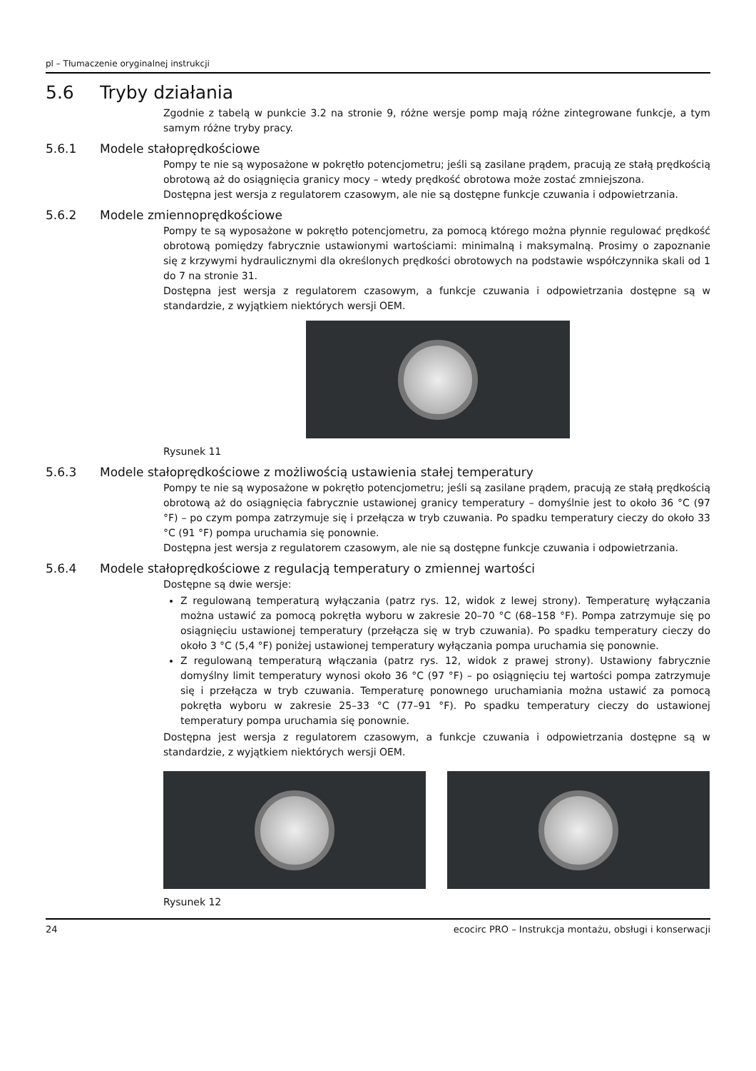pl – Tłumaczenie oryginalnej instrukcji
5.6 Tryby działania
Zgodnie z tabelą w punkcie 3.2 na stronie 9, różne wersje pomp mają różne zintegrowane funkcje, a tym samym różne tryby pracy.
5.6.1 Modele stałoprędkościowe
Pompy te nie są wyposażone w pokrętło potencjometru; jeśli są zasilane prądem, pracują ze stałą prędkością obrotową aż do osiągnięcia granicy mocy – wtedy prędkość obrotowa może zostać zmniejszona.
Dostępna jest wersja z regulatorem czasowym, ale nie są dostępne funkcje czuwania i odpowietrzania.
5.6.2 Modele zmiennoprędkościowe
Pompy te są wyposażone w pokrętło potencjometru, za pomocą którego można płynnie regulować prędkość obrotową pomiędzy fabrycznie ustawionymi wartościami: minimalną i maksymalną. Prosimy o zapoznanie się z krzywymi hydraulicznymi dla określonych prędkości obrotowych na podstawie współczynnika skali od 1 do 7 na stronie 31.
Dostępna jest wersja z regulatorem czasowym, a funkcje czuwania i odpowietrzania dostępne są w standardzie, z wyjątkiem niektórych wersji OEM.
Rysunek 11
5.6.3 Modele stałoprędkościowe z możliwością ustawienia stałej temperatury
Pompy te nie są wyposażone w pokrętło potencjometru; jeśli są zasilane prądem, pracują ze stałą prędkością obrotową aż do osiągnięcia fabrycznie ustawionej granicy temperatury – domyślnie jest to około 36 °C (97 °F) – po czym pompa zatrzymuje się i przełącza w tryb czuwania. Po spadku temperatury cieczy do około 33 °C (91 °F) pompa uruchamia się ponownie.
Dostępna jest wersja z regulatorem czasowym, ale nie są dostępne funkcje czuwania i odpowietrzania.
5.6.4 Modele stałoprędkościowe z regulacją temperatury o zmiennej wartości
Dostępne są dwie wersje:
Z regulowaną temperaturą wyłączania (patrz rys. 12, widok z lewej strony). Temperaturę wyłączania można ustawić za pomocą pokrętła wyboru w zakresie 20–70 °C (68–158 °F). Pompa zatrzymuje się po osiągnięciu ustawionej temperatury (przełącza się w tryb czuwania). Po spadku temperatury cieczy do około 3 °C (5,4 °F) poniżej ustawionej temperatury wyłączania pompa uruchamia się ponownie.
Z regulowaną temperaturą włączania (patrz rys. 12, widok z prawej strony). Ustawiony fabrycznie domyślny limit temperatury wynosi około 36 °C (97 °F) – po osiągnięciu tej wartości pompa zatrzymuje się i przełącza w tryb czuwania. Temperaturę ponownego uruchamiania można ustawić za pomocą pokrętła wyboru w zakresie 25–33 °C (77–91 °F). Po spadku temperatury cieczy do ustawionej temperatury pompa uruchamia się ponownie.
Dostępna jest wersja z regulatorem czasowym, a funkcje czuwania i odpowietrzania dostępne są w standardzie, z wyjątkiem niektórych wersji OEM.
Rysunek 12
24 ecocirc PRO – Instrukcja montażu, obsługi i konserwacji